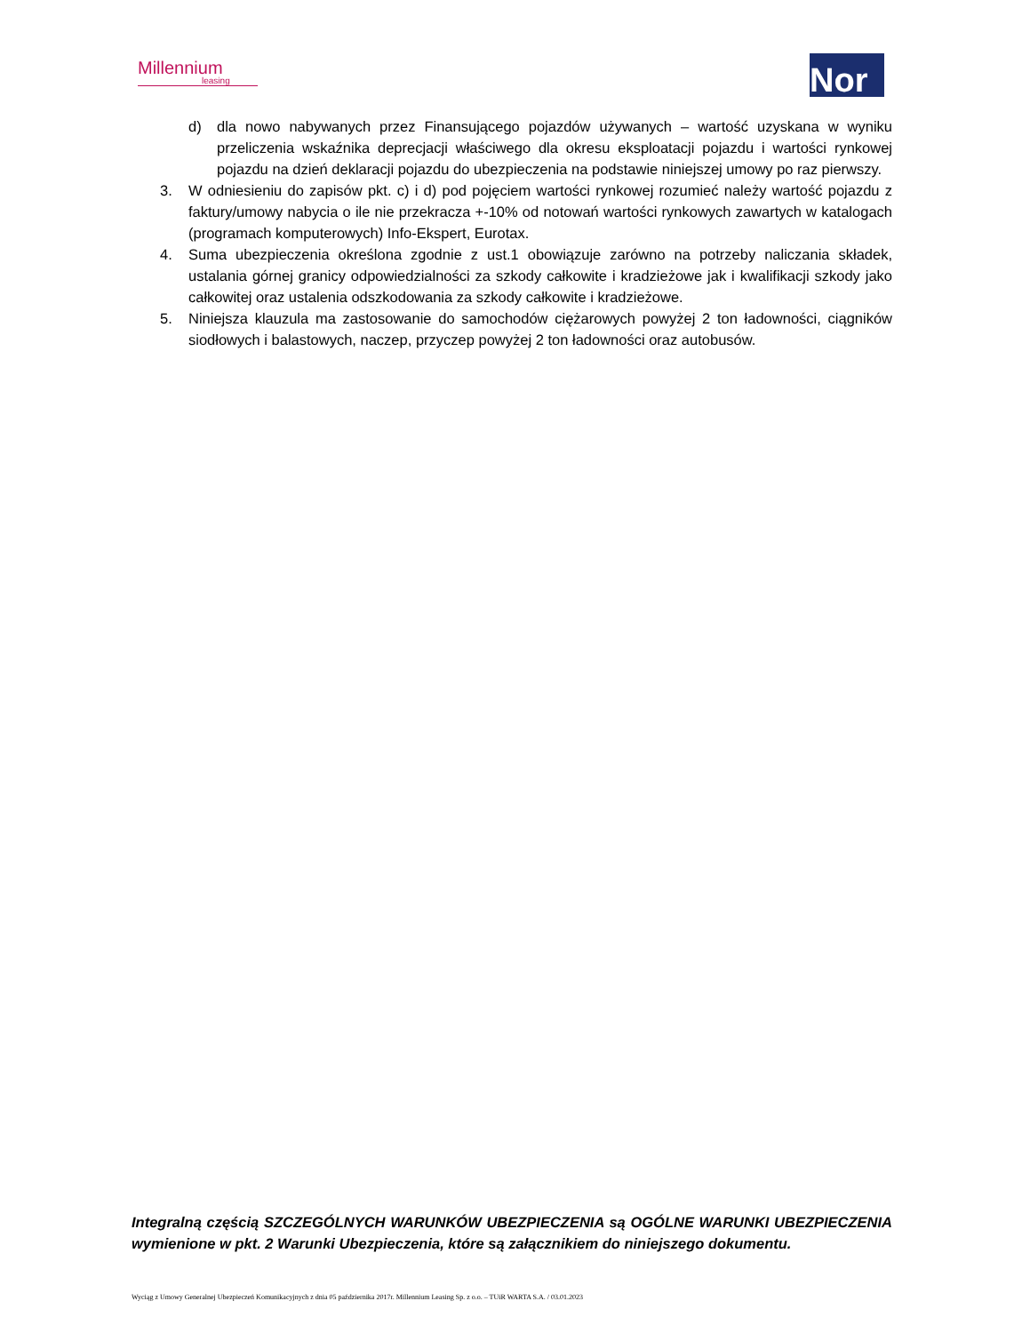Millennium
leasing
Nor
d) dla nowo nabywanych przez Finansującego pojazdów używanych – wartość uzyskana w wyniku przeliczenia wskaźnika deprecjacji właściwego dla okresu eksploatacji pojazdu i wartości rynkowej pojazdu na dzień deklaracji pojazdu do ubezpieczenia na podstawie niniejszej umowy po raz pierwszy.
3. W odniesieniu do zapisów pkt. c) i d) pod pojęciem wartości rynkowej rozumieć należy wartość pojazdu z faktury/umowy nabycia o ile nie przekracza +-10% od notowań wartości rynkowych zawartych w katalogach (programach komputerowych) Info-Ekspert, Eurotax.
4. Suma ubezpieczenia określona zgodnie z ust.1 obowiązuje zarówno na potrzeby naliczania składek, ustalania górnej granicy odpowiedzialności za szkody całkowite i kradzieżowe jak i kwalifikacji szkody jako całkowitej oraz ustalenia odszkodowania za szkody całkowite i kradzieżowe.
5. Niniejsza klauzula ma zastosowanie do samochodów ciężarowych powyżej 2 ton ładowności, ciągników siodłowych i balastowych, naczep, przyczep powyżej 2 ton ładowności oraz autobusów.
Integralną częścią SZCZEGÓLNYCH WARUNKÓW UBEZPIECZENIA są OGÓLNE WARUNKI UBEZPIECZENIA wymienione w pkt. 2 Warunki Ubezpieczenia, które są załącznikiem do niniejszego dokumentu.
Wyciąg z Umowy Generalnej Ubezpieczeń Komunikacyjnych z dnia 05 października 2017r. Millennium Leasing Sp. z o.o. – TUiR WARTA S.A. / 03.01.2023